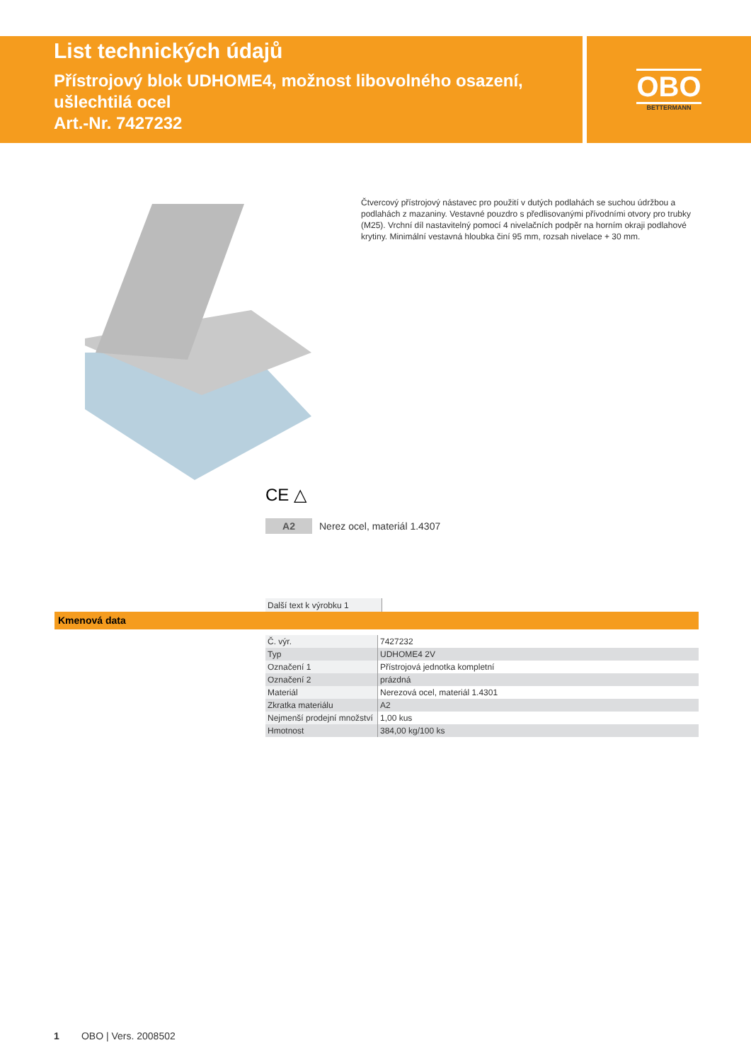List technických údajů
Přístrojový blok UDHOME4, možnost libovolného osazení, ušlechtilá ocel
Art.-Nr. 7427232
OBO
BETTERMANN
Čtvercový přístrojový nástavec pro použití v dutých podlahách se suchou údržbou a podlahách z mazaniny. Vestavné pouzdro s předlisovanými přívodními otvory pro trubky (M25). Vrchní díl nastavitelný pomocí 4 nivelačních podpěr na horním okraji podlahové krytiny. Minimální vestavná hloubka činí 95 mm, rozsah nivelace + 30 mm.
CE △
A2 Nerez ocel, materiál 1.4307
Další text k výrobku 1
Kmenová data
| Č. výr. | 7427232 |
| Typ | UDHOME4 2V |
| Označení 1 | Přístrojová jednotka kompletní |
| Označení 2 | prázdná |
| Materiál | Nerezová ocel, materiál 1.4301 |
| Zkratka materiálu | A2 |
| Nejmenší prodejní množství | 1,00 kus |
| Hmotnost | 384,00 kg/100 ks |
1 OBO | Vers. 2008502